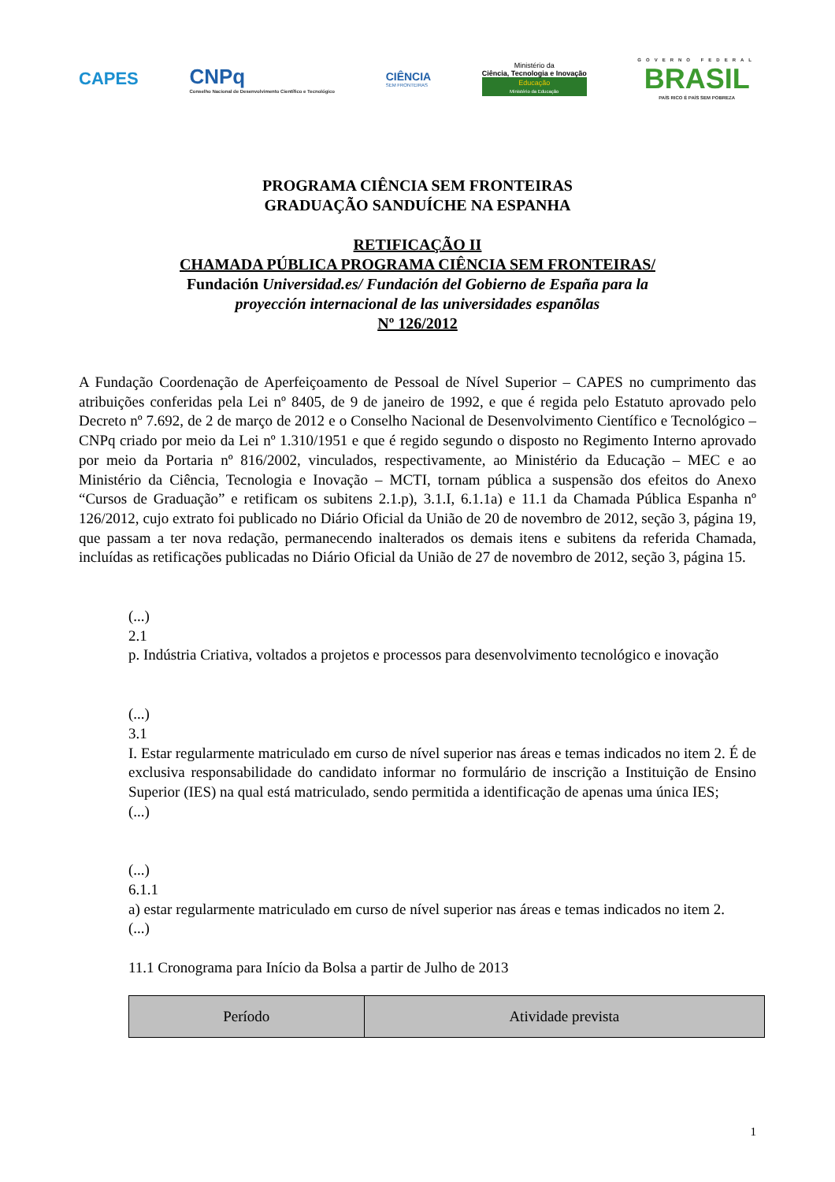CAPES
CNPq
Conselho Nacional de Desenvolvimento Científico e Tecnológico
CIÊNCIA
SEM FRONTEIRAS
Ministério da
Ciência, Tecnologia e Inovação
Educação
Ministério da Educação
GOVERNO FEDERAL
BRASIL
PAÍS RICO É PAÍS SEM POBREZA
PROGRAMA CIÊNCIA SEM FRONTEIRAS
GRADUAÇÃO SANDUÍCHE NA ESPANHA
RETIFICAÇÃO II
CHAMADA PÚBLICA PROGRAMA CIÊNCIA SEM FRONTEIRAS/
Fundación Universidad.es/ Fundación del Gobierno de España para la
proyección internacional de las universidades espanõlas
Nº 126/2012
A Fundação Coordenação de Aperfeiçoamento de Pessoal de Nível Superior – CAPES no cumprimento das atribuições conferidas pela Lei nº 8405, de 9 de janeiro de 1992, e que é regida pelo Estatuto aprovado pelo Decreto nº 7.692, de 2 de março de 2012 e o Conselho Nacional de Desenvolvimento Científico e Tecnológico – CNPq criado por meio da Lei nº 1.310/1951 e que é regido segundo o disposto no Regimento Interno aprovado por meio da Portaria nº 816/2002, vinculados, respectivamente, ao Ministério da Educação – MEC e ao Ministério da Ciência, Tecnologia e Inovação – MCTI, tornam pública a suspensão dos efeitos do Anexo “Cursos de Graduação” e retificam os subitens 2.1.p), 3.1.I, 6.1.1a) e 11.1 da Chamada Pública Espanha nº 126/2012, cujo extrato foi publicado no Diário Oficial da União de 20 de novembro de 2012, seção 3, página 19, que passam a ter nova redação, permanecendo inalterados os demais itens e subitens da referida Chamada, incluídas as retificações publicadas no Diário Oficial da União de 27 de novembro de 2012, seção 3, página 15.
(...)
2.1
p. Indústria Criativa, voltados a projetos e processos para desenvolvimento tecnológico e inovação
(...)
3.1
I. Estar regularmente matriculado em curso de nível superior nas áreas e temas indicados no item 2. É de exclusiva responsabilidade do candidato informar no formulário de inscrição a Instituição de Ensino Superior (IES) na qual está matriculado, sendo permitida a identificação de apenas uma única IES;
(...)
(...)
6.1.1
a) estar regularmente matriculado em curso de nível superior nas áreas e temas indicados no item 2.
(...)
11.1 Cronograma para Início da Bolsa a partir de Julho de 2013
| Período | Atividade prevista |
| --- | --- |
1